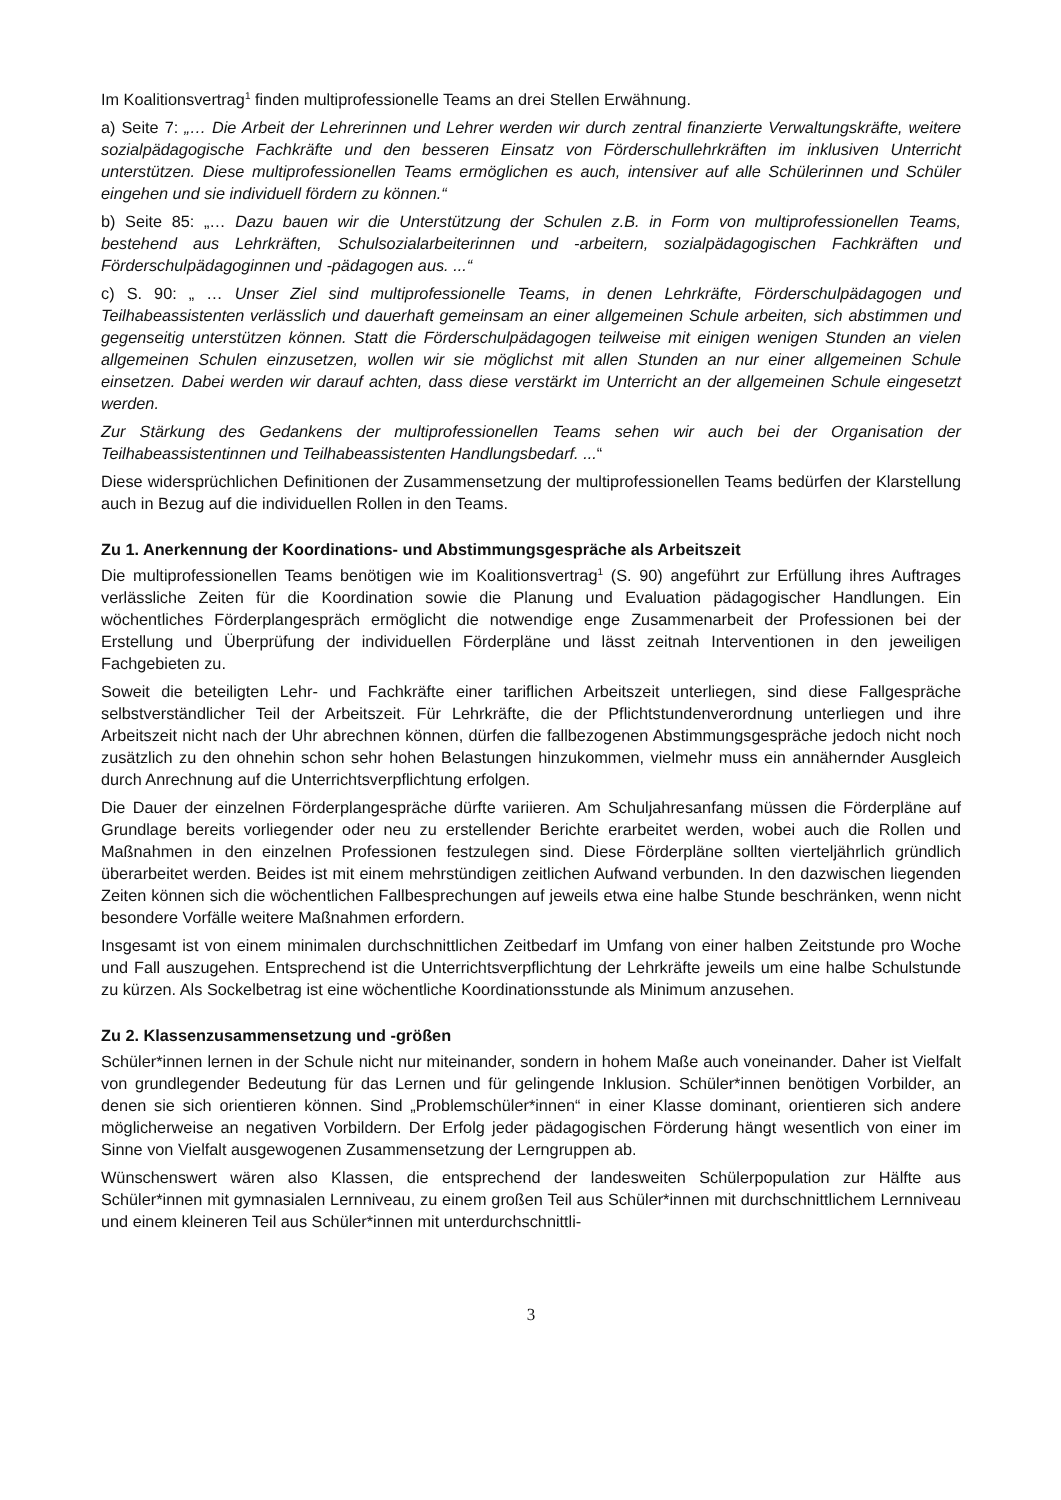Im Koalitionsvertrag<sup>1</sup> finden multiprofessionelle Teams an drei Stellen Erwähnung.
a) Seite 7: „… Die Arbeit der Lehrerinnen und Lehrer werden wir durch zentral finanzierte Verwaltungskräfte, weitere sozialpädagogische Fachkräfte und den besseren Einsatz von Förderschullehrkräften im inklusiven Unterricht unterstützen. Diese multiprofessionellen Teams ermöglichen es auch, intensiver auf alle Schülerinnen und Schüler eingehen und sie individuell fördern zu können.“
b) Seite 85: „… Dazu bauen wir die Unterstützung der Schulen z.B. in Form von multiprofessionellen Teams, bestehend aus Lehrkräften, Schulsozialarbeiterinnen und -arbeitern, sozialpädagogischen Fachkräften und Förderschulpädagoginnen und -pädagogen aus. ...“
c) S. 90: „ … Unser Ziel sind multiprofessionelle Teams, in denen Lehrkräfte, Förderschulpädagogen und Teilhabeassistenten verlässlich und dauerhaft gemeinsam an einer allgemeinen Schule arbeiten, sich abstimmen und gegenseitig unterstützen können. Statt die Förderschulpädagogen teilweise mit einigen wenigen Stunden an vielen allgemeinen Schulen einzusetzen, wollen wir sie möglichst mit allen Stunden an nur einer allgemeinen Schule einsetzen. Dabei werden wir darauf achten, dass diese verstärkt im Unterricht an der allgemeinen Schule eingesetzt werden.
Zur Stärkung des Gedankens der multiprofessionellen Teams sehen wir auch bei der Organisation der Teilhabeassistentinnen und Teilhabeassistenten Handlungsbedarf. ...“
Diese widersprüchlichen Definitionen der Zusammensetzung der multiprofessionellen Teams bedürfen der Klarstellung auch in Bezug auf die individuellen Rollen in den Teams.
Zu 1. Anerkennung der Koordinations- und Abstimmungsgespräche als Arbeitszeit
Die multiprofessionellen Teams benötigen wie im Koalitionsvertrag<sup>1</sup> (S. 90) angeführt zur Erfüllung ihres Auftrages verlässliche Zeiten für die Koordination sowie die Planung und Evaluation pädagogischer Handlungen. Ein wöchentliches Förderplangespräch ermöglicht die notwendige enge Zusammenarbeit der Professionen bei der Erstellung und Überprüfung der individuellen Förderpläne und lässt zeitnah Interventionen in den jeweiligen Fachgebieten zu.
Soweit die beteiligten Lehr- und Fachkräfte einer tariflichen Arbeitszeit unterliegen, sind diese Fallgespräche selbstverständlicher Teil der Arbeitszeit. Für Lehrkräfte, die der Pflichtstundenverordnung unterliegen und ihre Arbeitszeit nicht nach der Uhr abrechnen können, dürfen die fallbezogenen Abstimmungsgespräche jedoch nicht noch zusätzlich zu den ohnehin schon sehr hohen Belastungen hinzukommen, vielmehr muss ein annähernder Ausgleich durch Anrechnung auf die Unterrichtsverpflichtung erfolgen.
Die Dauer der einzelnen Förderplangespräche dürfte variieren. Am Schuljahresanfang müssen die Förderpläne auf Grundlage bereits vorliegender oder neu zu erstellender Berichte erarbeitet werden, wobei auch die Rollen und Maßnahmen in den einzelnen Professionen festzulegen sind. Diese Förderpläne sollten vierteljährlich gründlich überarbeitet werden. Beides ist mit einem mehrstündigen zeitlichen Aufwand verbunden. In den dazwischen liegenden Zeiten können sich die wöchentlichen Fallbesprechungen auf jeweils etwa eine halbe Stunde beschränken, wenn nicht besondere Vorfälle weitere Maßnahmen erfordern.
Insgesamt ist von einem minimalen durchschnittlichen Zeitbedarf im Umfang von einer halben Zeitstunde pro Woche und Fall auszugehen. Entsprechend ist die Unterrichtsverpflichtung der Lehrkräfte jeweils um eine halbe Schulstunde zu kürzen. Als Sockelbetrag ist eine wöchentliche Koordinationsstunde als Minimum anzusehen.
Zu 2. Klassenzusammensetzung und -größen
Schüler*innen lernen in der Schule nicht nur miteinander, sondern in hohem Maße auch voneinander. Daher ist Vielfalt von grundlegender Bedeutung für das Lernen und für gelingende Inklusion. Schüler*innen benötigen Vorbilder, an denen sie sich orientieren können. Sind „Problemschüler*innen“ in einer Klasse dominant, orientieren sich andere möglicherweise an negativen Vorbildern. Der Erfolg jeder pädagogischen Förderung hängt wesentlich von einer im Sinne von Vielfalt ausgewogenen Zusammensetzung der Lerngruppen ab.
Wünschenswert wären also Klassen, die entsprechend der landesweiten Schülerpopulation zur Hälfte aus Schüler*innen mit gymnasialen Lernniveau, zu einem großen Teil aus Schüler*innen mit durchschnittlichem Lernniveau und einem kleineren Teil aus Schüler*innen mit unterdurchschnittli-
3